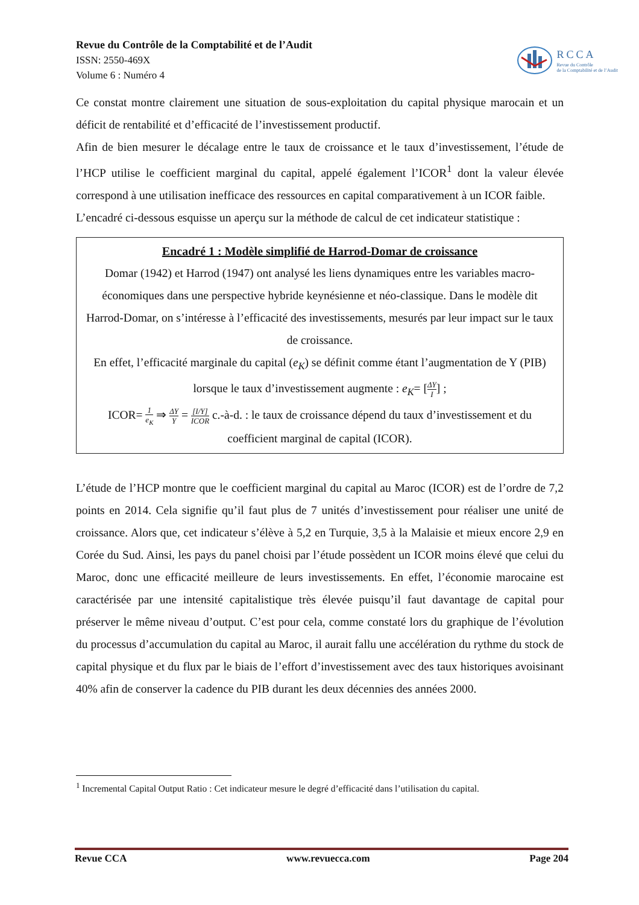Revue du Contrôle de la Comptabilité et de l’Audit
ISSN: 2550-469X
Volume 6 : Numéro 4
RCCA
Revue du Contrôle
de la Comptabilité et de l’Audit
Ce constat montre clairement une situation de sous-exploitation du capital physique marocain et un déficit de rentabilité et d’efficacité de l’investissement productif.
Afin de bien mesurer le décalage entre le taux de croissance et le taux d’investissement, l’étude de l’HCP utilise le coefficient marginal du capital, appelé également l’ICOR<sup>1</sup> dont la valeur élevée correspond à une utilisation inefficace des ressources en capital comparativement à un ICOR faible.
L’encadré ci-dessous esquisse un aperçu sur la méthode de calcul de cet indicateur statistique :
Encadré 1 : Modèle simplifié de Harrod-Domar de croissance
Domar (1942) et Harrod (1947) ont analysé les liens dynamiques entre les variables macro-économiques dans une perspective hybride keynésienne et néo-classique. Dans le modèle dit Harrod-Domar, on s’intéresse à l’efficacité des investissements, mesurés par leur impact sur le taux de croissance.
En effet, l’efficacité marginale du capital (e<sub>K</sub>) se définit comme étant l’augmentation de Y (PIB) lorsque le taux d’investissement augmente : e<sub>K</sub>= [ΔY I] ;
ICOR= 1 e<sub>K</sub> ⇒ ΔY Y = [I/Y] ICOR c.-à-d. : le taux de croissance dépend du taux d’investissement et du coefficient marginal de capital (ICOR).
L’étude de l’HCP montre que le coefficient marginal du capital au Maroc (ICOR) est de l’ordre de 7,2 points en 2014. Cela signifie qu’il faut plus de 7 unités d’investissement pour réaliser une unité de croissance. Alors que, cet indicateur s’élève à 5,2 en Turquie, 3,5 à la Malaisie et mieux encore 2,9 en Corée du Sud. Ainsi, les pays du panel choisi par l’étude possèdent un ICOR moins élevé que celui du Maroc, donc une efficacité meilleure de leurs investissements. En effet, l’économie marocaine est caractérisée par une intensité capitalistique très élevée puisqu’il faut davantage de capital pour préserver le même niveau d’output. C’est pour cela, comme constaté lors du graphique de l’évolution du processus d’accumulation du capital au Maroc, il aurait fallu une accélération du rythme du stock de capital physique et du flux par le biais de l’effort d’investissement avec des taux historiques avoisinant 40% afin de conserver la cadence du PIB durant les deux décennies des années 2000.
<sup>1</sup> Incremental Capital Output Ratio : Cet indicateur mesure le degré d’efficacité dans l’utilisation du capital.
Revue CCA www.revuecca.com Page 204